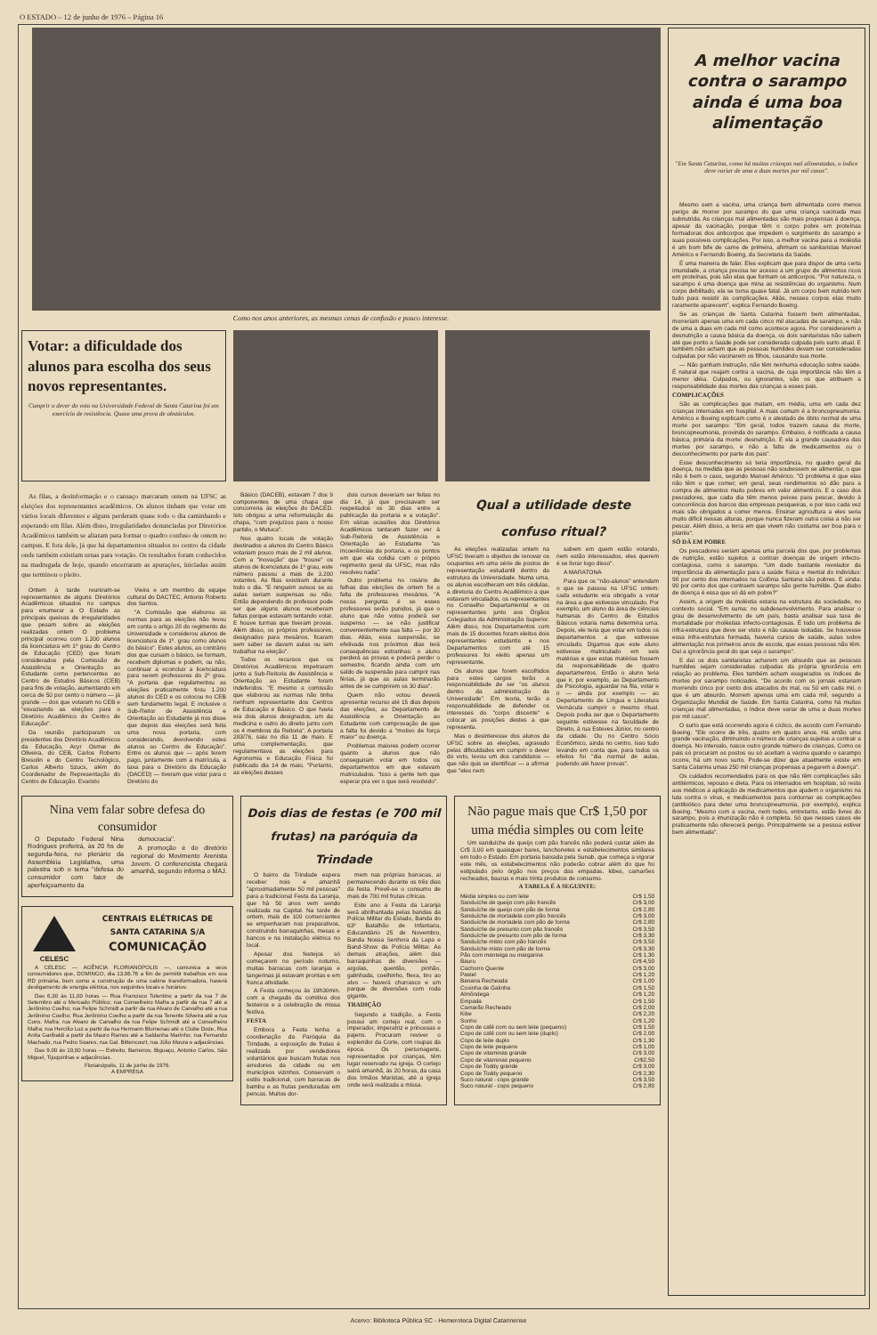O ESTADO – 12 de junho de 1976 – Página 16
Como nos anos anteriores, as mesmas cenas de confusão e pouco interesse.
Votar: a dificuldade dos alunos para escolha dos seus novos representantes.
Cumprir o dever do voto na Universidade Federal de Santa Catarina foi um exercício de resistência. Quase uma prova de obstáculos.
As filas, a desinformação e o cansaço marcaram ontem na UFSC as eleições dos representantes acadêmicos. Os alunos tinham que votar em vários locais diferentes e alguns perderam quase todo o dia caminhando e esperando em filas. Além disso, irregularidades denunciadas por Diretórios Acadêmicos também se aliaram para formar o quadro confuso de ontem no campus. E fora dele, já que há departamentos situados no centro da cidade onde também existiam urnas para votação. Os resultados foram conhecidos na madrugada de hoje, quando encerraram as apurações, iniciadas assim que terminou o pleito.
Ontem à tarde reuniram-se representantes de alguns Diretórios Acadêmicos situados no campus para enumerar a O Estado as principais queixas de irregularidades que pesam sobre as eleições realizadas ontem O problema principal ocorreu com 1.200 alunos da licenciatura em 1º grau do Centro de Educação (CED) que foram considerados pela Comissão de Assistência e Orientação ao Estudante como pertencentes ao Centro de Estudos Básicos (CEB) para fins de votação, aumentando em cerca de 50 por cento o número — já grande — dos que votaram no CEB e "esvaziando as eleições para o Diretório Acadêmico do Centro de Educação".
Da reunião participaram os presidentes dos Diretório Acadêmicos da Educação, Acyr Osmar de Oliveira, do CEB, Carlos Roberto Bresolin e do Centro Tecnológico, Carlos Alberto Szucs, além do Coordenador de Representação do Centro de Educação. Evaristo
Vieira e um membro da equipe cultural do DACTEC, Antonio Roberto dos Santos.
"A Comissão que elaborou as normas para as eleições não levou em conta o artigo 28 do regimento da Universidade e considerou alunos de licenciatura de 1º. grau como alunos do básico". Estes alunos, ao contrário dos que cursam o básico, se formam, recebem diplomas e podem, ou não, continuar a econcluir a licenciatura para serem professores do 2º grau. "A portaria que regulamentou as eleições praticamente tirou 1.200 alunos do CED e os colocou no CEB sem fundamento legal. E inclusive o Sub-Reitor de Assistência e Orientação ao Estudante já nos disse que depois das eleições será feita uma nova portaria, com considerando, devolvendo estes alunos ao Centro de Educação". Entre os alunos que — após terem pago, juntamente com a matrícula, a taxa para o Diretório da Educação (DACED) — tiveram que votar para o Diretório do
Básico (DACEB), estavam 7 dos 9 componentes de uma chapa que concorreria às eleições do DACED. Isto obrigou a uma reformulação da chapa, "com prejuízos para o nosso partido, o Mutuca".
Nos quatro locais de votação destinados a alunos do Centro Básico votariam pouco mais de 2 mil alunos. Com a "inovação" que "trouxe" os alunos de licenciatura de 1º grau, este número passou a mais de 3.200 votantes. As filas existiram durante todo o dia. "E ninguém avisou se as aulas seriam suspensas ou não. Então dependendo do professor pode ser que alguns alunos receberam faltas porque estavam tentando votar. E houve turmas que tiveram provas. Além disso, os próprios professores, designados para mesários, ficaram sem saber se davam aulas ou iam trabalhar na eleição".
Todos os recursos que os Diretórios Acadêmicos impetraram junto a Sub-Reitoria de Assistência e Orientação ao Estudante foram indeferidos. "E mesmo a comissão que elaborou as normas não tinha nenhum representante dos Centros de Educação e Básico. O que havia era dois alunos designados, um da medicina e outro do direito junto com os 4 membros da Reitoria". A portaria 283/76, saiu no dia 11 de maio. E uma complementação, que regulamentava as eleições para Agronomia e Educação Física foi publicado dia 14 de maio. "Portanto, as eleições desses
dois cursos deveriam ser feitas no dia 14, já que precisavam ser respeitados os 30 dias entre a publicação da portaria e a votação". Em várias ocasiões dos Diretórios Acadêmicos tantaram fazer ver à Sub-Reitoria de Assistência e Orientação ao Estudante "as incoerências da portaria, e os pontos em que ela colidia com o próprio regimento geral da UFSC, mas não resolveu nada".
Outro problema no rosário de falhas das eleições de ontem foi a falta de professores mesários. "A nossa pergunta é se esses professores serão punidos, já que o aluno que não votou poderá ser suspenso — se não justificar convenientemente sua falta — por 30 dias. Aliás, essa suspensão, se efetivada nos próximos dias terá consequências estranhas: o aluno perderá as provas e poderá perder o semestre, ficando ainda com um saldo de suspensão para cumprir nas férias, já que as aulas terminarão antes de se cumprirem os 30 dias".
Quem não votou deverá apresentar recurso até 15 dias depois das eleições, ao Departamento de Assistência e Orientação ao Estudante com comprovação de que a falta foi devido a "motivo de força maior" ou doença.
Problemas maiores podem ocorrer quanto a alunos que não conseguiram votar em todos os departamentos em que estavam matriculados. "Isso a gente tem que esperar pra ver o que será resolvido".
Qual a utilidade deste confuso ritual?
As eleições realizadas ontem na UFSC tiveram o objetivo de renovar os ocupantes em uma série de postos de representação estudantil dentro da estrutura da Universidade. Numa urna, os alunos escolheram em três cédulas, a diretoria do Centro Acadêmico a que estavam vinculados, os representantes no Conselho Departamental e os representantes junto aos Órgãos Colegiados da Administração Superior. Além disso, nos Departamentos com mais de 15 docentes foram eleitos dois representantes estudantis e nos Departamentos com até 15 professores foi eleito apenas um representante.
Os alunos que forem escolhidos para estes cargos terão a responsabilidade de ser "os alunos dentro da administração da Universidade". Em teoria, terão a responsabilidade de defender os interesses do "corpo discente" e colocar as posições destes a que representa.
Mas o desinteresse dos alunos da UFSC sobre as eleições, agravado pelas dificuldades em cumprir o dever do voto, levou um dos candidatos — que não quis se identificar — a afirmar que "eles nem
sabem em quem estão votando, nem estão interessados, eles querem é se livrar logo disso".
A MARATONA
Para que os "não-alunos" entendam o que se passou na UFSC ontem: cada estudante era obrigado a votar na área a que estivesse vinculado. Por exemplo, um aluno da área de ciências humanas do Centro de Estudos Básicos votaria numa determina urna. Depois, ele teria que votar em todos os departamentos a que estivesse vinculado. Digamos que este aluno estivesse matriculado em seis matérias e que estas matérias fossem da responsabilidade de quatro departamentos. Então o aluno teria que ir, por exemplo, ao Departamento de Psicologia, aguardar na fila, votar e ir — ainda por exemplo — ao Departamento de Língua e Literatura Vernácula cumprir o mesmo ritual. Depois podia ser que o Departamento seguinte estivesse na faculdade de Direito, à rua Esteves Júnior, no centro da cidade. Ou no Centro Sócio Econômico, ainda no centro. Isso tudo levando em conta que, para todos os efeitos foi "dia normal de aulas, podendo até haver provas".
Nina vem falar sobre defesa do consumidor
O Deputado Federal Nina Rodrigues proferirá, às 20 hs de segunda-feira, no plenário da Assembléia Legislativa, uma palestra sob o tema "defesa do consumidor com fator de aperfeiçoamento da
democracia".
A promoção é do diretório regional do Movimento Arenista Jovem. O conferencista chegará amanhã, segundo informa o MAJ.
CELESC
CENTRAIS ELÉTRICAS DE SANTA CATARINA S/A
COMUNICAÇÃO
A CELESC — AGÊNCIA FLORIANÓPOLIS —, comunica a seus consumidores que, DOMINGO, dia 13.06.76 a fim de permitir trabalhos em sua RD primária, bem como a construção de uma cabine transformadora, haverá desligamento de energia elétrica, nos seguintes locais e horários:
Das 6,30 às 11,00 horas — Rua Francisco Tolentino a partir da rua 7 de Setembro até o Mercado Público; rua Conselheiro Mafra a partir da rua 7 até a Jerônimo Coelho; rua Felipe Schmidt a partir da rua Alvaro de Carvalho até a rua Jerônimo Coelho; Rua Jerônimo Coelho a partir da rua Tenente Silveira até a rua Cons. Mafra; rua Alvaro de Carvalho da rua Felipe Schmidt até a Conselheiro Mafra; rua Hercílio Luz a partir da rua Hermann Blumenau até o Clube Doze, Rua Anita Garibaldi a partir da Mauro Ramos até a Saldanha Marinho; rua Fernando Machado, rua Pedro Soares, rua Gal. Bittencourt, rua Júlio Moura e adjacências.
Das 9,00 às 10,00 horas — Estreito, Barreiros, Biguaçu, Antonio Carlos, São Miguel, Tijuquinhas e adjacências.
Florianópolis, 11 de junho de 1976.
A EMPRESA
Dois dias de festas (e 700 mil frutas) na paróquia da Trindade
O bairro da Trindade espera receber nois e amanhã "aproximadamente 50 mil pessoas" para a tradicional Festa da Laranja, que há 50 anos vem sendo realizada na Capital. Na tarde de ontem, mais de 100 comerciantes se empenharam nos preparativos, construindo barraquinhas, mesas e bancos e na instalação elétrica no local.
Apesar dos festejos só começarem no período noturno, muitas barracas com laranjas e tangerinas já estavam prontas e em franca atividade.
A Festa começou às 19h30min. com a chegada da comitiva dos festeiros e a celebração de missa festiva.
FESTA
Embora a Festa tenha a coordenação da Paróquia da Trindade, a exposição de frutas é realizada por vendedores voluntários que buscam frutas nos arredores da cidade ou em municípios vizinhos. Conservam o estilo tradicional, com barracas de bambu e as frutas penduradas em pencas. Muitos dor-
mem nas próprias barracas, ai permanecendo durante os três dias da festa. Prevê-se o consumo de mais de 700 mil frutas cítricas.
Este ano a Festa da Laranja será abrilhantada pelas bandas da Polícia Militar do Estado, Banda do 63º Batalhão de Infantaria, Educandário 25 de Novembro, Banda Nossa Senhora da Lapa e Band-Show da Polícia Militar. As demais atrações, além das barraquinhas de diversões — argolas, quentão, pinhão, galinhada, coelhinho, flexa, tiro ao alvo — haverá churrasco e um parque de diversões com roda gigante.
TRADIÇÃO
Segundo a tradição, a Festa possui um cortejo real, com o imperador, imperatriz e princesas e pajens. Procuram reviver o explendor da Corte, com roupas da época. Os personagens, representados por crianças, têm lugar reservado na igreja. O cortejo sairá amanhã, às 20 horas, da casa dos Irmãos Maristas, até a igreja onde será realizada a missa.
Não pague mais que Cr$ 1,50 por uma média simples ou com leite
Um sanduíche de queijo com pão francês não poderá custar além de Cr$ 3,00 em quaisquer bares, lanchonetes e estabelecimentos similares em todo o Estado. Em portaria baixada pela Sunab, que começa a vigorar este mês, os estabelecimentos não poderão cobrar além do que foi estipulado pelo órgão nos preços das empadas, kibes, camarões recheados, baurus e mais trinta produtos de consumo.
A TABELA É A SEGUINTE:
| Média simples ou com leite | Cr$ 1,50 |
| Sanduíche de queijo com pão francês | Cr$ 3,00 |
| Sanduíche de queijo com pão de forma | Cr$ 2,80 |
| Sanduíche de mortadela com pão francês | Cr$ 3,00 |
| Sanduíche de mortadela com pão de forma | Cr$ 2,80 |
| Sanduíche de presunto com pão francês | Cr$ 3,50 |
| Sanduíche de presunto com pão de forma | Cr$ 3,30 |
| Sanduíche misto com pão francês | Cr$ 3,50 |
| Sanduíche misto com pão de forma | Cr$ 3,30 |
| Pão com manteiga ou margarina | Cr$ 1,30 |
| Bauru | Cr$ 4,50 |
| Cachorro Quente | Cr$ 3,00 |
| Pastel | Cr$ 1,20 |
| Banana Recheada | Cr$ 1,00 |
| Coxinha de Galinha | Cr$ 1,50 |
| Almôndega | Cr$ 1,20 |
| Empada | Cr$ 1,50 |
| Camarão Recheado | Cr$ 2,00 |
| Kibe | Cr$ 2,20 |
| Sonho | Cr$ 1,20 |
| Copo de café com ou sem leite (pequeno) | Cr$ 1,50 |
| Copo de café com ou sem leite (duplo) | Cr$ 2,00 |
| Copo de leite duplo | Cr$ 1,30 |
| Copo de leite pequeno | Cr$ 1,00 |
| Copo de vitaminas grande | Cr$ 3,00 |
| Copo de vitaminas pequeno | Cr$2,50 |
| Copo de Toddy grande | Cr$ 3,00 |
| Copo de Toddy pequeno | Cr$ 2,30 |
| Suco natural - copo grande | Cr$ 3,50 |
| Suco natural - copo pequeno | Cr$ 2,80 |
A melhor vacina contra o sarampo ainda é uma boa alimentação
"Em Santa Catarina, como há muitas crianças mal alimentadas, o índice deve variar de uma a duas mortes por mil casos".
Mesmo sem a vacina, uma criança bem alimentada corre menos perigo de morrer por sarampo do que uma criança vacinada mas subnutrida. As crianças mal alimentadas são mais propensas à doença, apesar da vacinação, porque têm o corpo pobre em proteínas formadoras dos anticorpos que impedem o surgimento do sarampo e suas possíveis complicações. Por isso, a melhor vacina para a moléstia é um bom bife de carne de primeira, afirmam os sanitaristas Manoel Américo e Fernando Boeing, da Secretaria da Saúde.
É uma maneira de falar. Eles explicam que para dispor de uma certa imunidade, a criança precisa ter acesso a um grupo de alimentos ricos em proteínas, pois são elas que formam os anticorpos. "Por natureza, o sarampo é uma doença que mina as resistências do organismo. Num corpo debilitado, ela se torna quase fatal. Já um corpo bem nutrido tem tudo para resistir às complicações. Aliás, nesses corpos elas muito raramente aparecem", explica Fernando Boeing.
Se as crianças de Santa Catarina fossem bem alimentadas, morreriam apenas uma em cada cinco mil atacadas de sarampo, e não de uma a duas em cada mil como acontece agora. Por considerarem a desnutrição a causa básica da doença, os dois sanitaristas não sabem até que ponto a Saúde pode ser considerada culpada pelo surto atual. E também não acham que as pessoas humildes devam ser consideradas culpadas por não vacinarem os filhos, causando sua morte.
— Não ganham instrução, não têm nenhuma educação sobre saúde. É natural que reajam contra a vacina, de cuja importância não têm a menor idéia. Culpados, ou ignorantes, são os que atribuem a responsabilidade das mortes das crianças a esses pais.
COMPLICAÇÕES
São as complicações que matam, em média, uma em cada dez crianças internadas em hospital. A mais comum é a broncopneumonia. Américo e Boeing explicam como é o atestado de óbito normal de uma morte por sarampo: "Em geral, todos trazem causa da morte, broncopneumonia, provinda do sarampo. Embaixo, é notificada a causa básica, primária da morte: desnutrição. E ela a grande causadora das mortes por sarampo, e não a falta de medicamentos ou o desconhecimento por parte dos pais".
Esse desconhecimento só teria importância, no quadro geral da doença, na medida que as pessoas não soubessem se alimentar, o que não é bem o caso, segundo Manoel Américo. "O problema é que elas não têm o que comer; em geral, seus rendimentos só dão para a compra de alimentos muito pobres em valor alimentício. E o caso dos pescadores, que cada dia têm menos peixes para pescar, devido à concorrência dos barcos das empresas pesqueiras, e por isso cada vez mais são obrigados a comer menos. Ensinar agricultura a eles seria muito difícil nessas alturas, porque nunca fizeram outra coisa a não ser pescar. Além disso, a terra em que vivem não costuma ser boa para o plantio".
SÓ DÁ EM POBRE
Os pescadores seriam apenas uma parcela dos que, por problemas de nutrição, estão sujeitos a contrair doenças de origem infecto-contagiosa, como o sarampo. "Um dado bastante revelador da importância da alimentação para a saúde física e mental do indivíduo: 98 por cento dos internados na Colônia Santana são pobres. E ainda: 90 por cento dos que contraem sarampo são gente humilde. Que diabo de doença é essa que só dá em pobre?"
Assim, a origem da moléstia estaria na estrutura da sociedade, no contexto social. "Em suma: no subdesenvolvimento. Para analisar o grau de desenvolvimento de um país, basta analisar sua taxa de mortalidade por moléstias infecto-contagiosas. É todo um problema de infra-estrutura que deve ser visto e não causas isoladas. Se houvesse essa infra-estrutura formada, haveria cursos de saúde, aulas sobre alimentação nos primeiros anos de escola, que essas pessoas não têm. Daí a ignorância geral do que seja o sarampo".
E daí os dois sanitaristas acharem um absurdo que as pessoas humildes sejam consideradas culpadas da própria ignorância em relação ao problema. Eles também acham exagerados os índices de mortes por sarampo noticiados. "De acordo com os jornais estariam morrendo cinco por cento dos atacados do mal, ou 50 em cada mil, o que é um absurdo. Morrem apenas uma em cada mil, segundo a Organização Mundial de Saúde. Em Santa Catarina, como há muitas crianças mal alimentadas, o índice deve variar de uma a duas mortes por mil casos".
O surto que está ocorrendo agora é cíclico, de acordo com Fernando Boeing. "Ele ocorre de três, quatro em quatro anos. Há então uma grande vacinação, diminuindo o número de crianças sujeitas a contrair a doença. No intervalo, nasce outro grande número de crianças. Como os pais só procuram os postos ou só aceitam a vacina quando o sarampo ocorre, há um novo surto. Pode-se dizer que atualmente existe em Santa Catarina umas 250 mil crianças propensas a pegarem a doença".
Os cuidados recomendados para os que não têm complicações são antitérmicos, repouso e dieta. Para os internados em hospitais, só resta aos médicos a aplicação de medicamentos que ajudem o organismo na luta contra o vírus, e medicamentos para contornar as complicações (antibiótico para deter uma broncopneumonia, por exemplo), explica Boeing. "Mesmo com a vacina, nem todos, entretanto, estão livres do sarampo, pois a imunização não é completa. Só que nesses casos ele praticamente não oferecerá perigo. Principalmente se a pessoa estiver bem alimentada".
Acervo: Biblioteca Pública SC - Hemeroteca Digital Catarinense